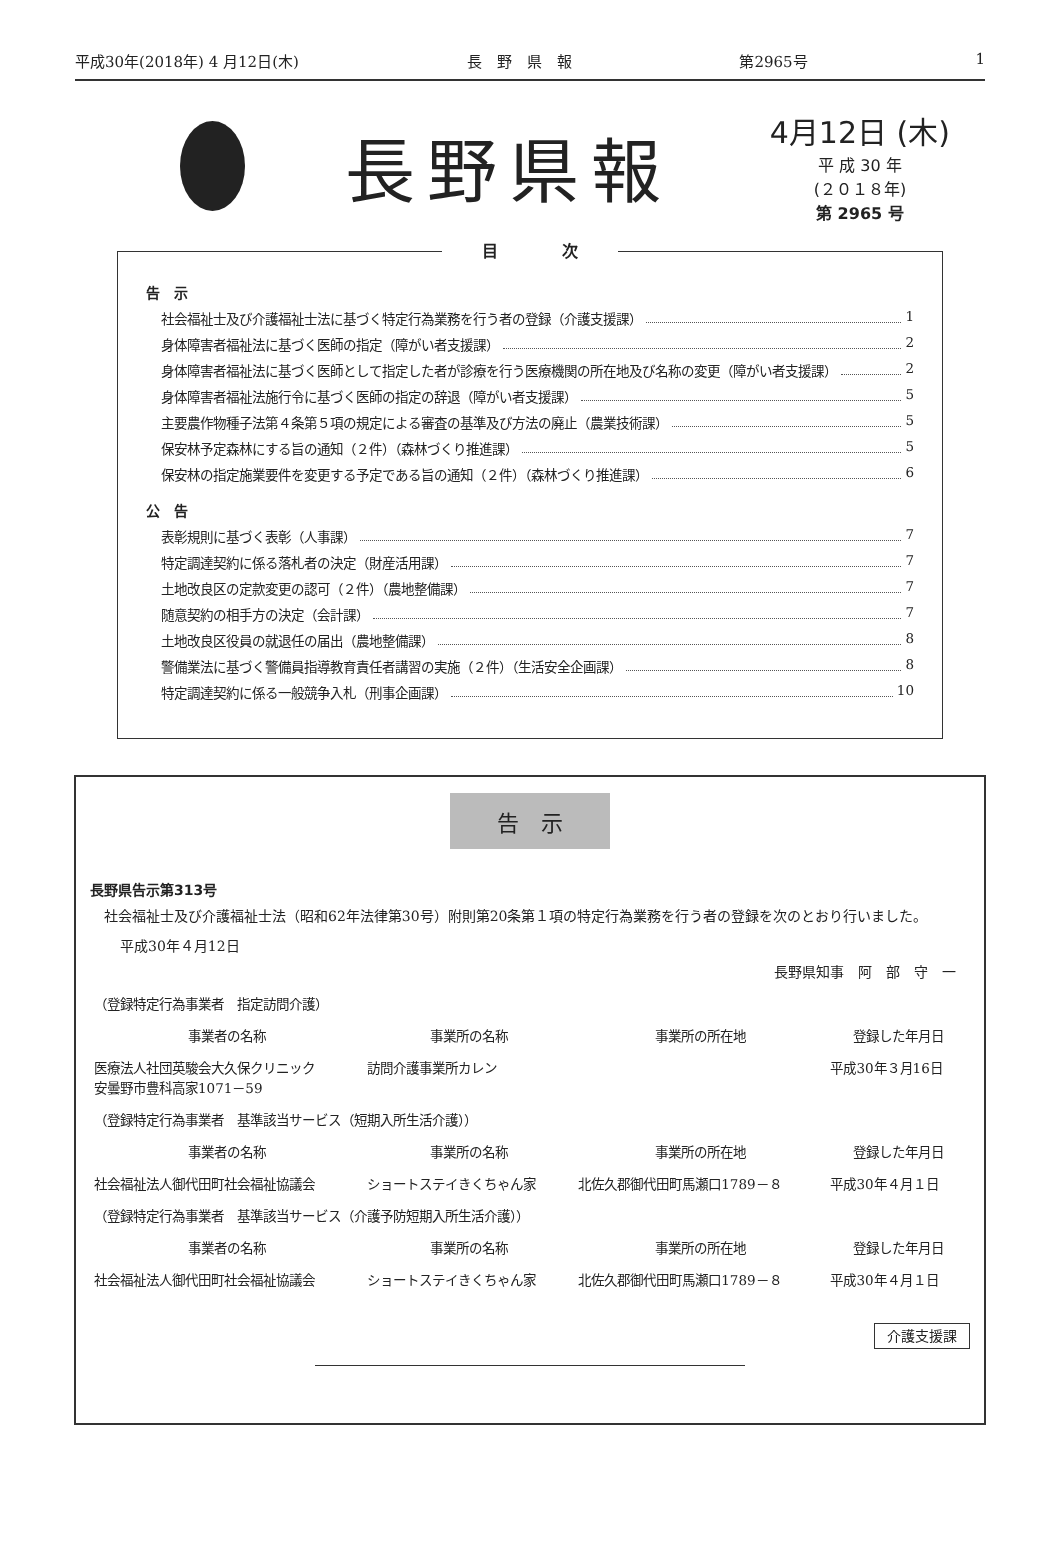平成30年(2018年) 4 月12日(木) 長　野　県　報 第2965号 1
長野県報
4月12日 (木)
平 成 30 年
(２０１８年)
第 2965 号
目　　　　次
告　示
社会福祉士及び介護福祉士法に基づく特定行為業務を行う者の登録（介護支援課） 1
身体障害者福祉法に基づく医師の指定（障がい者支援課） 2
身体障害者福祉法に基づく医師として指定した者が診療を行う医療機関の所在地及び名称の変更（障がい者支援課） 2
身体障害者福祉法施行令に基づく医師の指定の辞退（障がい者支援課） 5
主要農作物種子法第４条第５項の規定による審査の基準及び方法の廃止（農業技術課） 5
保安林予定森林にする旨の通知（２件）（森林づくり推進課） 5
保安林の指定施業要件を変更する予定である旨の通知（２件）（森林づくり推進課） 6
公　告
表彰規則に基づく表彰（人事課） 7
特定調達契約に係る落札者の決定（財産活用課） 7
土地改良区の定款変更の認可（２件）（農地整備課） 7
随意契約の相手方の決定（会計課） 7
土地改良区役員の就退任の届出（農地整備課） 8
警備業法に基づく警備員指導教育責任者講習の実施（２件）（生活安全企画課） 8
特定調達契約に係る一般競争入札（刑事企画課） 10
告　示
長野県告示第313号
　社会福祉士及び介護福祉士法（昭和62年法律第30号）附則第20条第１項の特定行為業務を行う者の登録を次のとおり行いました。
平成30年４月12日
長野県知事　阿　部　守　一
| （登録特定行為事業者 指定訪問介護） | | | |
| 事業者の名称 | 事業所の名称 | 事業所の所在地 | 登録した年月日 |
| 医療法人社団英駿会大久保クリニック 安曇野市豊科高家1071－59 | 訪問介護事業所カレン | | 平成30年３月16日 |
| （登録特定行為事業者 基準該当サービス（短期入所生活介護）） | | | |
| 事業者の名称 | 事業所の名称 | 事業所の所在地 | 登録した年月日 |
| 社会福祉法人御代田町社会福祉協議会 | ショートステイきくちゃん家 | 北佐久郡御代田町馬瀬口1789－８ | 平成30年４月１日 |
| （登録特定行為事業者 基準該当サービス（介護予防短期入所生活介護）） | | | |
| 事業者の名称 | 事業所の名称 | 事業所の所在地 | 登録した年月日 |
| 社会福祉法人御代田町社会福祉協議会 | ショートステイきくちゃん家 | 北佐久郡御代田町馬瀬口1789－８ | 平成30年４月１日 |
介護支援課